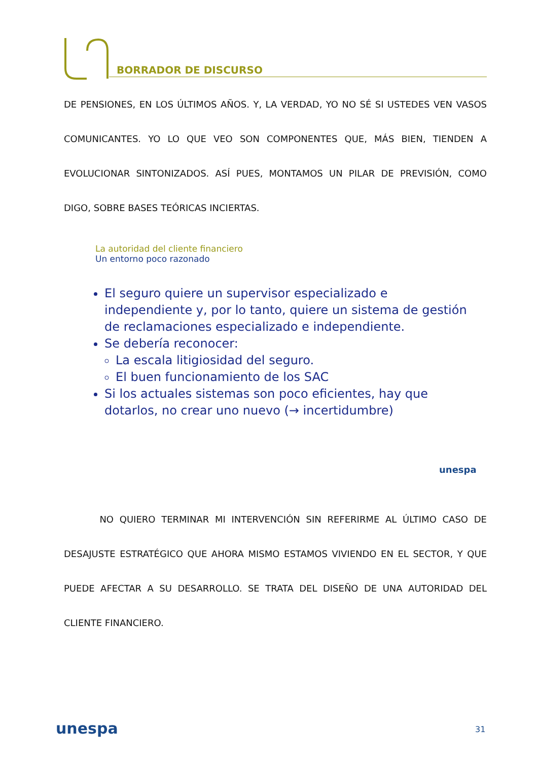BORRADOR DE DISCURSO
DE PENSIONES, EN LOS ÚLTIMOS AÑOS. Y, LA VERDAD, YO NO SÉ SI USTEDES VEN VASOS COMUNICANTES. YO LO QUE VEO SON COMPONENTES QUE, MÁS BIEN, TIENDEN A EVOLUCIONAR SINTONIZADOS. ASÍ PUES, MONTAMOS UN PILAR DE PREVISIÓN, COMO DIGO, SOBRE BASES TEÓRICAS INCIERTAS.
La autoridad del cliente financiero
Un entorno poco razonado
El seguro quiere un supervisor especializado e independiente y, por lo tanto, quiere un sistema de gestión de reclamaciones especializado e independiente.
Se debería reconocer:
La escala litigiosidad del seguro.
El buen funcionamiento de los SAC
Si los actuales sistemas son poco eficientes, hay que dotarlos, no crear uno nuevo (→ incertidumbre)
unespa
NO QUIERO TERMINAR MI INTERVENCIÓN SIN REFERIRME AL ÚLTIMO CASO DE DESAJUSTE ESTRATÉGICO QUE AHORA MISMO ESTAMOS VIVIENDO EN EL SECTOR, Y QUE PUEDE AFECTAR A SU DESARROLLO. SE TRATA DEL DISEÑO DE UNA AUTORIDAD DEL CLIENTE FINANCIERO.
unespa 31